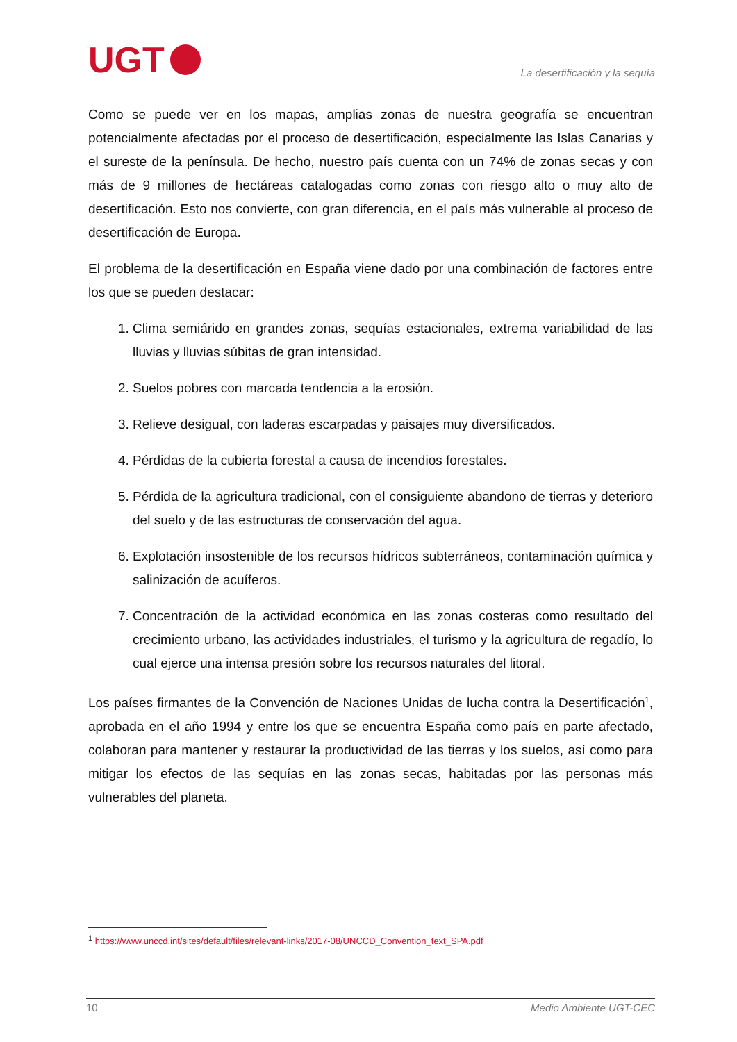UGT
La desertificación y la sequía
Como se puede ver en los mapas, amplias zonas de nuestra geografía se encuentran potencialmente afectadas por el proceso de desertificación, especialmente las Islas Canarias y el sureste de la península. De hecho, nuestro país cuenta con un 74% de zonas secas y con más de 9 millones de hectáreas catalogadas como zonas con riesgo alto o muy alto de desertificación. Esto nos convierte, con gran diferencia, en el país más vulnerable al proceso de desertificación de Europa.
El problema de la desertificación en España viene dado por una combinación de factores entre los que se pueden destacar:
1. Clima semiárido en grandes zonas, sequías estacionales, extrema variabilidad de las lluvias y lluvias súbitas de gran intensidad.
2. Suelos pobres con marcada tendencia a la erosión.
3. Relieve desigual, con laderas escarpadas y paisajes muy diversificados.
4. Pérdidas de la cubierta forestal a causa de incendios forestales.
5. Pérdida de la agricultura tradicional, con el consiguiente abandono de tierras y deterioro del suelo y de las estructuras de conservación del agua.
6. Explotación insostenible de los recursos hídricos subterráneos, contaminación química y salinización de acuíferos.
7. Concentración de la actividad económica en las zonas costeras como resultado del crecimiento urbano, las actividades industriales, el turismo y la agricultura de regadío, lo cual ejerce una intensa presión sobre los recursos naturales del litoral.
Los países firmantes de la Convención de Naciones Unidas de lucha contra la Desertificación<sup>1</sup>, aprobada en el año 1994 y entre los que se encuentra España como país en parte afectado, colaboran para mantener y restaurar la productividad de las tierras y los suelos, así como para mitigar los efectos de las sequías en las zonas secas, habitadas por las personas más vulnerables del planeta.
<sup>1</sup> https://www.unccd.int/sites/default/files/relevant-links/2017-08/UNCCD_Convention_text_SPA.pdf
10 Medio Ambiente UGT-CEC